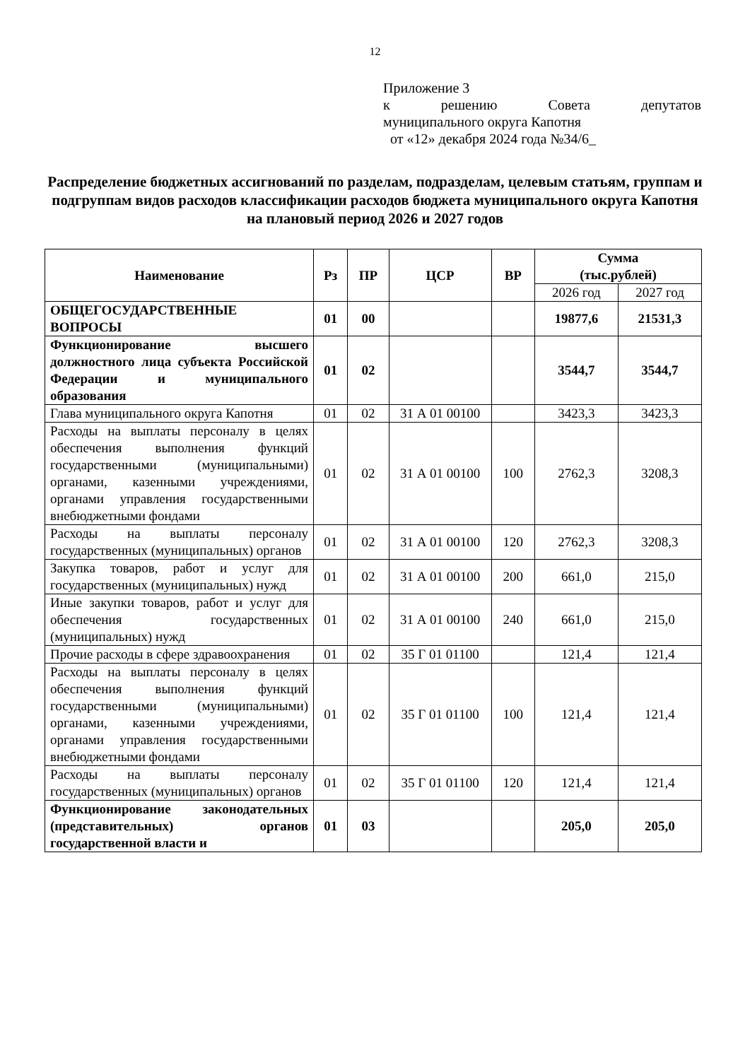12
Приложение 3
к решению Совета депутатов
муниципального округа Капотня
от «12» декабря 2024 года №34/6_
Распределение бюджетных ассигнований по разделам, подразделам, целевым статьям, группам и подгруппам видов расходов классификации расходов бюджета муниципального округа Капотня
на плановый период 2026 и 2027 годов
| Наименование | Рз | ПР | ЦСР | ВР | Сумма (тыс.рублей) | |
| --- | --- | --- | --- | --- | --- | --- |
| | | | | | 2026 год | 2027 год |
| ОБЩЕГОСУДАРСТВЕННЫЕ ВОПРОСЫ | 01 | 00 | | | 19877,6 | 21531,3 |
| Функционирование высшего должностного лица субъекта Российской Федерации и муниципального образования | 01 | 02 | | | 3544,7 | 3544,7 |
| Глава муниципального округа Капотня | 01 | 02 | 31 А 01 00100 | | 3423,3 | 3423,3 |
| Расходы на выплаты персоналу в целях обеспечения выполнения функций государственными (муниципальными) органами, казенными учреждениями, органами управления государственными внебюджетными фондами | 01 | 02 | 31 А 01 00100 | 100 | 2762,3 | 3208,3 |
| Расходы на выплаты персоналу государственных (муниципальных) органов | 01 | 02 | 31 А 01 00100 | 120 | 2762,3 | 3208,3 |
| Закупка товаров, работ и услуг для государственных (муниципальных) нужд | 01 | 02 | 31 А 01 00100 | 200 | 661,0 | 215,0 |
| Иные закупки товаров, работ и услуг для обеспечения государственных (муниципальных) нужд | 01 | 02 | 31 А 01 00100 | 240 | 661,0 | 215,0 |
| Прочие расходы в сфере здравоохранения | 01 | 02 | 35 Г 01 01100 | | 121,4 | 121,4 |
| Расходы на выплаты персоналу в целях обеспечения выполнения функций государственными (муниципальными) органами, казенными учреждениями, органами управления государственными внебюджетными фондами | 01 | 02 | 35 Г 01 01100 | 100 | 121,4 | 121,4 |
| Расходы на выплаты персоналу государственных (муниципальных) органов | 01 | 02 | 35 Г 01 01100 | 120 | 121,4 | 121,4 |
| Функционирование законодательных (представительных) органов государственной власти и | 01 | 03 | | | 205,0 | 205,0 |